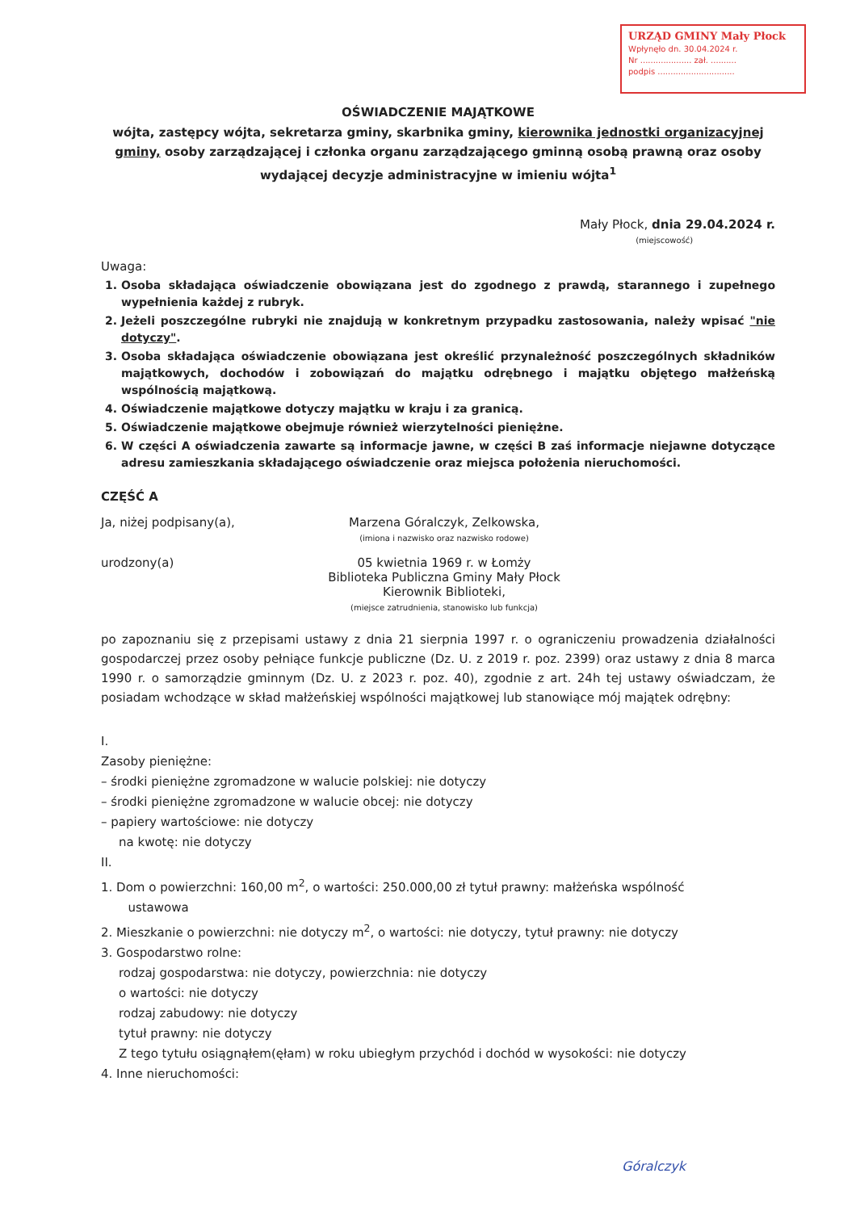URZĄD GMINY Mały Płock
Wpłynęło dn. 30.04.2024 r.
Nr .................... zał. ..........
podpis ..............................
OŚWIADCZENIE MAJĄTKOWE
wójta, zastępcy wójta, sekretarza gminy, skarbnika gminy, kierownika jednostki organizacyjnej gminy, osoby zarządzającej i członka organu zarządzającego gminną osobą prawną oraz osoby wydającej decyzje administracyjne w imieniu wójta<sup>1</sup>
Mały Płock, dnia 29.04.2024 r.
(miejscowość)
Uwaga:
1. Osoba składająca oświadczenie obowiązana jest do zgodnego z prawdą, starannego i zupełnego wypełnienia każdej z rubryk.
2. Jeżeli poszczególne rubryki nie znajdują w konkretnym przypadku zastosowania, należy wpisać "nie dotyczy".
3. Osoba składająca oświadczenie obowiązana jest określić przynależność poszczególnych składników majątkowych, dochodów i zobowiązań do majątku odrębnego i majątku objętego małżeńską wspólnością majątkową.
4. Oświadczenie majątkowe dotyczy majątku w kraju i za granicą.
5. Oświadczenie majątkowe obejmuje również wierzytelności pieniężne.
6. W części A oświadczenia zawarte są informacje jawne, w części B zaś informacje niejawne dotyczące adresu zamieszkania składającego oświadczenie oraz miejsca położenia nieruchomości.
CZĘŚĆ A
Ja, niżej podpisany(a), Marzena Góralczyk, Zelkowska,
(imiona i nazwisko oraz nazwisko rodowe)
urodzony(a) 05 kwietnia 1969 r. w Łomży
Biblioteka Publiczna Gminy Mały Płock
Kierownik Biblioteki,
(miejsce zatrudnienia, stanowisko lub funkcja)
po zapoznaniu się z przepisami ustawy z dnia 21 sierpnia 1997 r. o ograniczeniu prowadzenia działalności gospodarczej przez osoby pełniące funkcje publiczne (Dz. U. z 2019 r. poz. 2399) oraz ustawy z dnia 8 marca 1990 r. o samorządzie gminnym (Dz. U. z 2023 r. poz. 40), zgodnie z art. 24h tej ustawy oświadczam, że posiadam wchodzące w skład małżeńskiej wspólności majątkowej lub stanowiące mój majątek odrębny:
I.
Zasoby pieniężne:
– środki pieniężne zgromadzone w walucie polskiej: nie dotyczy
– środki pieniężne zgromadzone w walucie obcej: nie dotyczy
– papiery wartościowe: nie dotyczy
na kwotę: nie dotyczy
II.
1. Dom o powierzchni: 160,00 m<sup>2</sup>, o wartości: 250.000,00 zł tytuł prawny: małżeńska wspólność
ustawowa
2. Mieszkanie o powierzchni: nie dotyczy m<sup>2</sup>, o wartości: nie dotyczy, tytuł prawny: nie dotyczy
3. Gospodarstwo rolne:
rodzaj gospodarstwa: nie dotyczy, powierzchnia: nie dotyczy
o wartości: nie dotyczy
rodzaj zabudowy: nie dotyczy
tytuł prawny: nie dotyczy
Z tego tytułu osiągnąłem(ęłam) w roku ubiegłym przychód i dochód w wysokości: nie dotyczy
4. Inne nieruchomości:
Góralczyk